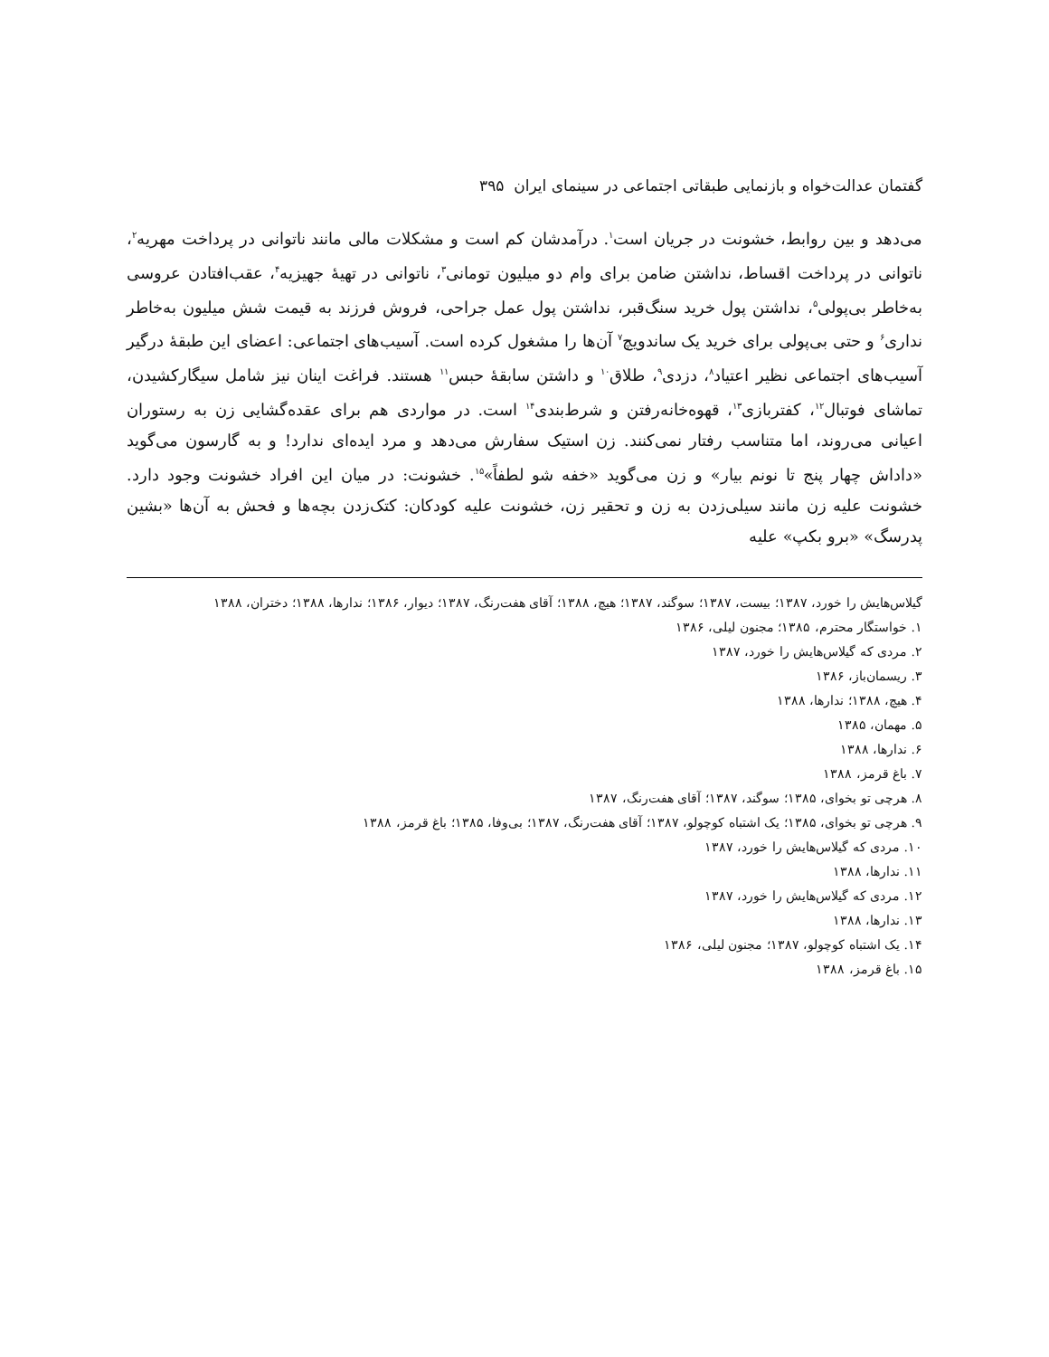گفتمان عدالت‌خواه و بازنمایی طبقاتی اجتماعی در سینمای ایران ۳۹۵
می‌دهد و بین روابط، خشونت در جریان است<sup>۱</sup>. درآمدشان کم است و مشکلات مالی مانند ناتوانی در پرداخت مهریه<sup>۲</sup>، ناتوانی در پرداخت اقساط، نداشتن ضامن برای وام دو میلیون تومانی<sup>۳</sup>، ناتوانی در تهیهٔ جهیزیه<sup>۴</sup>، عقب‌افتادن عروسی به‌خاطر بی‌پولی<sup>۵</sup>، نداشتن پول خرید سنگ‌قبر، نداشتن پول عمل جراحی، فروش فرزند به قیمت شش میلیون به‌خاطر نداری<sup>۶</sup> و حتی بی‌پولی برای خرید یک ساندویچ<sup>۷</sup> آن‌ها را مشغول کرده است. آسیب‌های اجتماعی: اعضای این طبقهٔ درگیر آسیب‌های اجتماعی نظیر اعتیاد<sup>۸</sup>، دزدی<sup>۹</sup>، طلاق<sup>۱۰</sup> و داشتن سابقهٔ حبس<sup>۱۱</sup> هستند. فراغت اینان نیز شامل سیگارکشیدن، تماشای فوتبال<sup>۱۲</sup>، کفتربازی<sup>۱۳</sup>، قهوه‌خانه‌رفتن و شرط‌بندی<sup>۱۴</sup> است. در مواردی هم برای عقده‌گشایی زن به رستوران اعیانی می‌روند، اما متناسب رفتار نمی‌کنند. زن استیک سفارش می‌دهد و مرد ایده‌ای ندارد! و به گارسون می‌گوید «داداش چهار پنج تا نونم بیار» و زن می‌گوید «خفه شو لطفاً»<sup>۱۵</sup>. خشونت: در میان این افراد خشونت وجود دارد. خشونت علیه زن مانند سیلی‌زدن به زن و تحقیر زن، خشونت علیه کودکان: کتک‌زدن بچه‌ها و فحش به آن‌ها «بشین پدرسگ» «برو بکپ» علیه
گیلاس‌هایش را خورد، ۱۳۸۷؛ بیست، ۱۳۸۷؛ سوگند، ۱۳۸۷؛ هیچ، ۱۳۸۸؛ آقای هفت‌رنگ، ۱۳۸۷؛ دیوار، ۱۳۸۶؛ ندارها، ۱۳۸۸؛ دختران، ۱۳۸۸
۱. خواستگار محترم، ۱۳۸۵؛ مجنون لیلی، ۱۳۸۶
۲. مردی که گیلاس‌هایش را خورد، ۱۳۸۷
۳. ریسمان‌باز، ۱۳۸۶
۴. هیچ، ۱۳۸۸؛ ندارها، ۱۳۸۸
۵. مهمان، ۱۳۸۵
۶. ندارها، ۱۳۸۸
۷. باغ قرمز، ۱۳۸۸
۸. هرچی تو بخوای، ۱۳۸۵؛ سوگند، ۱۳۸۷؛ آقای هفت‌رنگ، ۱۳۸۷
۹. هرچی تو بخوای، ۱۳۸۵؛ یک اشتباه کوچولو، ۱۳۸۷؛ آقای هفت‌رنگ، ۱۳۸۷؛ بی‌وفا، ۱۳۸۵؛ باغ قرمز، ۱۳۸۸
۱۰. مردی که گیلاس‌هایش را خورد، ۱۳۸۷
۱۱. ندارها، ۱۳۸۸
۱۲. مردی که گیلاس‌هایش را خورد، ۱۳۸۷
۱۳. ندارها، ۱۳۸۸
۱۴. یک اشتباه کوچولو، ۱۳۸۷؛ مجنون لیلی، ۱۳۸۶
۱۵. باغ قرمز، ۱۳۸۸